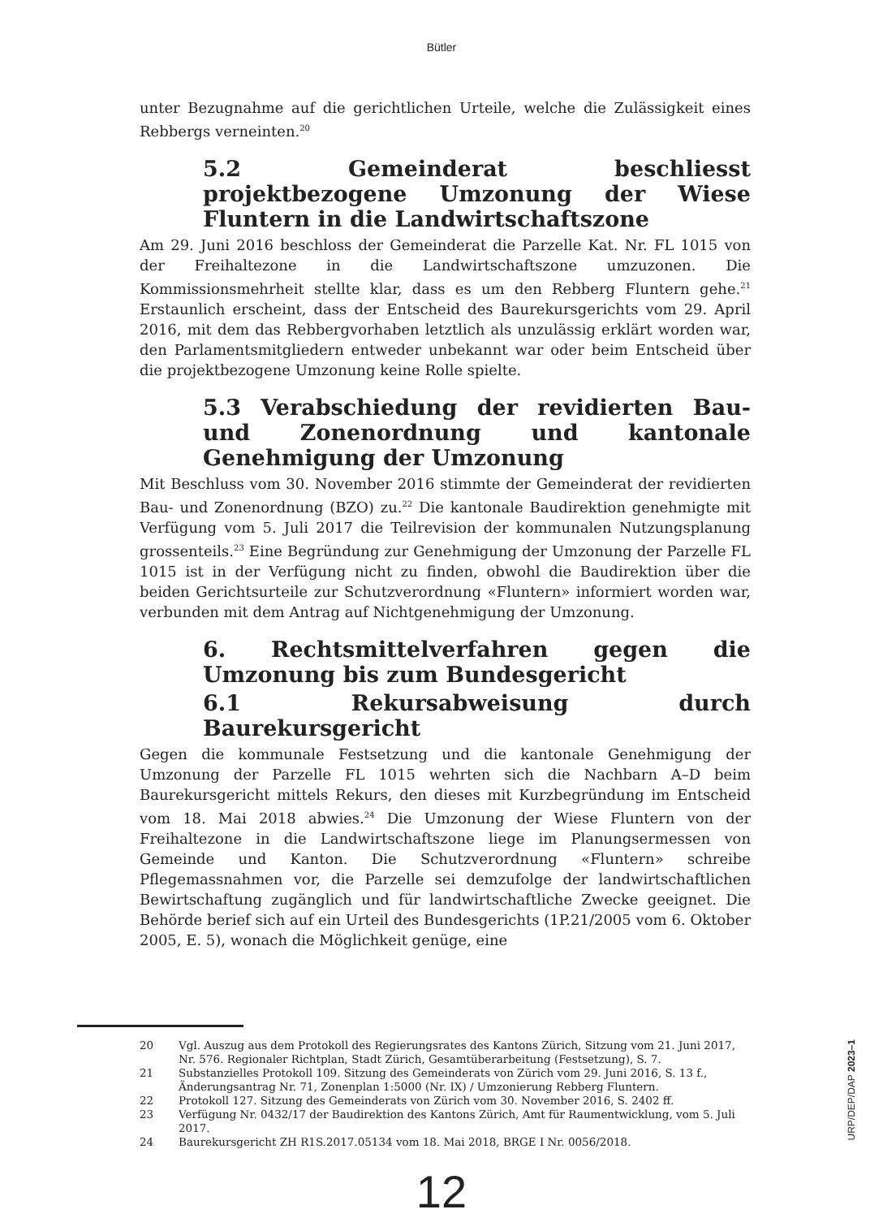Bütler
unter Bezugnahme auf die gerichtlichen Urteile, welche die Zulässigkeit eines Rebbergs verneinten.<sup>20</sup>
5.2 Gemeinderat beschliesst projektbezogene Umzonung der Wiese Fluntern in die Landwirtschaftszone
Am 29. Juni 2016 beschloss der Gemeinderat die Parzelle Kat. Nr. FL 1015 von der Freihaltezone in die Landwirtschaftszone umzuzonen. Die Kommissionsmehrheit stellte klar, dass es um den Rebberg Fluntern gehe.<sup>21</sup> Erstaunlich erscheint, dass der Entscheid des Baurekursgerichts vom 29. April 2016, mit dem das Rebbergvorhaben letztlich als unzulässig erklärt worden war, den Parlamentsmitgliedern entweder unbekannt war oder beim Entscheid über die projektbezogene Umzonung keine Rolle spielte.
5.3 Verabschiedung der revidierten Bau- und Zonenordnung und kantonale Genehmigung der Umzonung
Mit Beschluss vom 30. November 2016 stimmte der Gemeinderat der revidierten Bau- und Zonenordnung (BZO) zu.<sup>22</sup> Die kantonale Baudirektion genehmigte mit Verfügung vom 5. Juli 2017 die Teilrevision der kommunalen Nutzungsplanung grossenteils.<sup>23</sup> Eine Begründung zur Genehmigung der Umzonung der Parzelle FL 1015 ist in der Verfügung nicht zu finden, obwohl die Baudirektion über die beiden Gerichtsurteile zur Schutzverordnung «Fluntern» informiert worden war, verbunden mit dem Antrag auf Nichtgenehmigung der Umzonung.
6. Rechtsmittelverfahren gegen die Umzonung bis zum Bundesgericht
6.1 Rekursabweisung durch Baurekursgericht
Gegen die kommunale Festsetzung und die kantonale Genehmigung der Umzonung der Parzelle FL 1015 wehrten sich die Nachbarn A–D beim Baurekursgericht mittels Rekurs, den dieses mit Kurzbegründung im Entscheid vom 18. Mai 2018 abwies.<sup>24</sup> Die Umzonung der Wiese Fluntern von der Freihaltezone in die Landwirtschaftszone liege im Planungsermessen von Gemeinde und Kanton. Die Schutzverordnung «Fluntern» schreibe Pflegemassnahmen vor, die Parzelle sei demzufolge der landwirtschaftlichen Bewirtschaftung zugänglich und für landwirtschaftliche Zwecke geeignet. Die Behörde berief sich auf ein Urteil des Bundesgerichts (1P.21/2005 vom 6. Oktober 2005, E. 5), wonach die Möglichkeit genüge, eine
20 Vgl. Auszug aus dem Protokoll des Regierungsrates des Kantons Zürich, Sitzung vom 21. Juni 2017, Nr. 576. Regionaler Richtplan, Stadt Zürich, Gesamtüberarbeitung (Festsetzung), S. 7.
21 Substanzielles Protokoll 109. Sitzung des Gemeinderats von Zürich vom 29. Juni 2016, S. 13 f., Änderungsantrag Nr. 71, Zonenplan 1:5000 (Nr. IX) / Umzonierung Rebberg Fluntern.
22 Protokoll 127. Sitzung des Gemeinderats von Zürich vom 30. November 2016, S. 2402 ff.
23 Verfügung Nr. 0432/17 der Baudirektion des Kantons Zürich, Amt für Raumentwicklung, vom 5. Juli 2017.
24 Baurekursgericht ZH R1S.2017.05134 vom 18. Mai 2018, BRGE I Nr. 0056/2018.
12
URP/DEP/DAP 2023–1